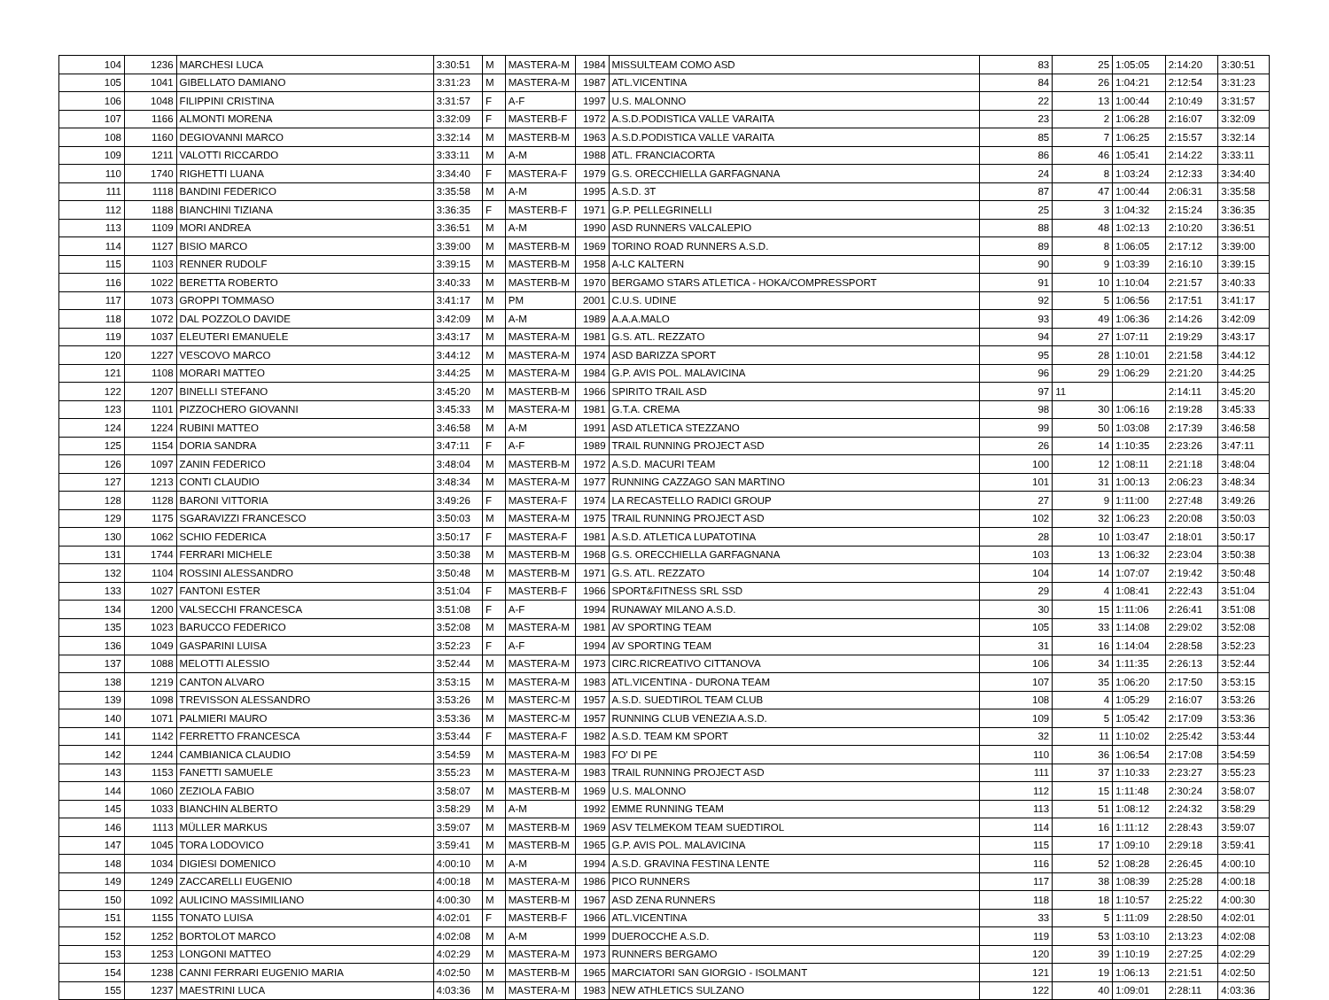| 104 | 1236 | MARCHESI LUCA | 3:30:51 | M | MASTERA-M | 1984 | MISSULTEAM COMO ASD | 83 | 25 | 1:05:05 | 2:14:20 | 3:30:51 |
| 105 | 1041 | GIBELLATO DAMIANO | 3:31:23 | M | MASTERA-M | 1987 | ATL.VICENTINA | 84 | 26 | 1:04:21 | 2:12:54 | 3:31:23 |
| 106 | 1048 | FILIPPINI CRISTINA | 3:31:57 | F | A-F | 1997 | U.S. MALONNO | 22 | 13 | 1:00:44 | 2:10:49 | 3:31:57 |
| 107 | 1166 | ALMONTI MORENA | 3:32:09 | F | MASTERB-F | 1972 | A.S.D.PODISTICA VALLE VARAITA | 23 | 2 | 1:06:28 | 2:16:07 | 3:32:09 |
| 108 | 1160 | DEGIOVANNI MARCO | 3:32:14 | M | MASTERB-M | 1963 | A.S.D.PODISTICA VALLE VARAITA | 85 | 7 | 1:06:25 | 2:15:57 | 3:32:14 |
| 109 | 1211 | VALOTTI RICCARDO | 3:33:11 | M | A-M | 1988 | ATL. FRANCIACORTA | 86 | 46 | 1:05:41 | 2:14:22 | 3:33:11 |
| 110 | 1740 | RIGHETTI LUANA | 3:34:40 | F | MASTERA-F | 1979 | G.S. ORECCHIELLA GARFAGNANA | 24 | 8 | 1:03:24 | 2:12:33 | 3:34:40 |
| 111 | 1118 | BANDINI FEDERICO | 3:35:58 | M | A-M | 1995 | A.S.D. 3T | 87 | 47 | 1:00:44 | 2:06:31 | 3:35:58 |
| 112 | 1188 | BIANCHINI TIZIANA | 3:36:35 | F | MASTERB-F | 1971 | G.P. PELLEGRINELLI | 25 | 3 | 1:04:32 | 2:15:24 | 3:36:35 |
| 113 | 1109 | MORI ANDREA | 3:36:51 | M | A-M | 1990 | ASD RUNNERS VALCALEPIO | 88 | 48 | 1:02:13 | 2:10:20 | 3:36:51 |
| 114 | 1127 | BISIO MARCO | 3:39:00 | M | MASTERB-M | 1969 | TORINO ROAD RUNNERS A.S.D. | 89 | 8 | 1:06:05 | 2:17:12 | 3:39:00 |
| 115 | 1103 | RENNER RUDOLF | 3:39:15 | M | MASTERB-M | 1958 | A-LC KALTERN | 90 | 9 | 1:03:39 | 2:16:10 | 3:39:15 |
| 116 | 1022 | BERETTA ROBERTO | 3:40:33 | M | MASTERB-M | 1970 | BERGAMO STARS ATLETICA - HOKA/COMPRESSPORT | 91 | 10 | 1:10:04 | 2:21:57 | 3:40:33 |
| 117 | 1073 | GROPPI TOMMASO | 3:41:17 | M | PM | 2001 | C.U.S. UDINE | 92 | 5 | 1:06:56 | 2:17:51 | 3:41:17 |
| 118 | 1072 | DAL POZZOLO DAVIDE | 3:42:09 | M | A-M | 1989 | A.A.A.MALO | 93 | 49 | 1:06:36 | 2:14:26 | 3:42:09 |
| 119 | 1037 | ELEUTERI EMANUELE | 3:43:17 | M | MASTERA-M | 1981 | G.S. ATL. REZZATO | 94 | 27 | 1:07:11 | 2:19:29 | 3:43:17 |
| 120 | 1227 | VESCOVO MARCO | 3:44:12 | M | MASTERA-M | 1974 | ASD BARIZZA SPORT | 95 | 28 | 1:10:01 | 2:21:58 | 3:44:12 |
| 121 | 1108 | MORARI MATTEO | 3:44:25 | M | MASTERA-M | 1984 | G.P. AVIS POL. MALAVICINA | 96 | 29 | 1:06:29 | 2:21:20 | 3:44:25 |
| 122 | 1207 | BINELLI STEFANO | 3:45:20 | M | MASTERB-M | 1966 | SPIRITO TRAIL ASD | 97 | 11 | | 2:14:11 | 3:45:20 |
| 123 | 1101 | PIZZOCHERO GIOVANNI | 3:45:33 | M | MASTERA-M | 1981 | G.T.A. CREMA | 98 | 30 | 1:06:16 | 2:19:28 | 3:45:33 |
| 124 | 1224 | RUBINI MATTEO | 3:46:58 | M | A-M | 1991 | ASD ATLETICA STEZZANO | 99 | 50 | 1:03:08 | 2:17:39 | 3:46:58 |
| 125 | 1154 | DORIA SANDRA | 3:47:11 | F | A-F | 1989 | TRAIL RUNNING PROJECT ASD | 26 | 14 | 1:10:35 | 2:23:26 | 3:47:11 |
| 126 | 1097 | ZANIN FEDERICO | 3:48:04 | M | MASTERB-M | 1972 | A.S.D. MACURI TEAM | 100 | 12 | 1:08:11 | 2:21:18 | 3:48:04 |
| 127 | 1213 | CONTI CLAUDIO | 3:48:34 | M | MASTERA-M | 1977 | RUNNING CAZZAGO SAN MARTINO | 101 | 31 | 1:00:13 | 2:06:23 | 3:48:34 |
| 128 | 1128 | BARONI VITTORIA | 3:49:26 | F | MASTERA-F | 1974 | LA RECASTELLO RADICI GROUP | 27 | 9 | 1:11:00 | 2:27:48 | 3:49:26 |
| 129 | 1175 | SGARAVIZZI FRANCESCO | 3:50:03 | M | MASTERA-M | 1975 | TRAIL RUNNING PROJECT ASD | 102 | 32 | 1:06:23 | 2:20:08 | 3:50:03 |
| 130 | 1062 | SCHIO FEDERICA | 3:50:17 | F | MASTERA-F | 1981 | A.S.D. ATLETICA LUPATOTINA | 28 | 10 | 1:03:47 | 2:18:01 | 3:50:17 |
| 131 | 1744 | FERRARI MICHELE | 3:50:38 | M | MASTERB-M | 1968 | G.S. ORECCHIELLA GARFAGNANA | 103 | 13 | 1:06:32 | 2:23:04 | 3:50:38 |
| 132 | 1104 | ROSSINI ALESSANDRO | 3:50:48 | M | MASTERB-M | 1971 | G.S. ATL. REZZATO | 104 | 14 | 1:07:07 | 2:19:42 | 3:50:48 |
| 133 | 1027 | FANTONI ESTER | 3:51:04 | F | MASTERB-F | 1966 | SPORT&FITNESS SRL SSD | 29 | 4 | 1:08:41 | 2:22:43 | 3:51:04 |
| 134 | 1200 | VALSECCHI FRANCESCA | 3:51:08 | F | A-F | 1994 | RUNAWAY MILANO A.S.D. | 30 | 15 | 1:11:06 | 2:26:41 | 3:51:08 |
| 135 | 1023 | BARUCCO FEDERICO | 3:52:08 | M | MASTERA-M | 1981 | AV SPORTING TEAM | 105 | 33 | 1:14:08 | 2:29:02 | 3:52:08 |
| 136 | 1049 | GASPARINI LUISA | 3:52:23 | F | A-F | 1994 | AV SPORTING TEAM | 31 | 16 | 1:14:04 | 2:28:58 | 3:52:23 |
| 137 | 1088 | MELOTTI ALESSIO | 3:52:44 | M | MASTERA-M | 1973 | CIRC.RICREATIVO CITTANOVA | 106 | 34 | 1:11:35 | 2:26:13 | 3:52:44 |
| 138 | 1219 | CANTON ALVARO | 3:53:15 | M | MASTERA-M | 1983 | ATL.VICENTINA - DURONA TEAM | 107 | 35 | 1:06:20 | 2:17:50 | 3:53:15 |
| 139 | 1098 | TREVISSON ALESSANDRO | 3:53:26 | M | MASTERC-M | 1957 | A.S.D. SUEDTIROL TEAM CLUB | 108 | 4 | 1:05:29 | 2:16:07 | 3:53:26 |
| 140 | 1071 | PALMIERI MAURO | 3:53:36 | M | MASTERC-M | 1957 | RUNNING CLUB VENEZIA A.S.D. | 109 | 5 | 1:05:42 | 2:17:09 | 3:53:36 |
| 141 | 1142 | FERRETTO FRANCESCA | 3:53:44 | F | MASTERA-F | 1982 | A.S.D. TEAM KM SPORT | 32 | 11 | 1:10:02 | 2:25:42 | 3:53:44 |
| 142 | 1244 | CAMBIANICA CLAUDIO | 3:54:59 | M | MASTERA-M | 1983 | FO' DI PE | 110 | 36 | 1:06:54 | 2:17:08 | 3:54:59 |
| 143 | 1153 | FANETTI SAMUELE | 3:55:23 | M | MASTERA-M | 1983 | TRAIL RUNNING PROJECT ASD | 111 | 37 | 1:10:33 | 2:23:27 | 3:55:23 |
| 144 | 1060 | ZEZIOLA FABIO | 3:58:07 | M | MASTERB-M | 1969 | U.S. MALONNO | 112 | 15 | 1:11:48 | 2:30:24 | 3:58:07 |
| 145 | 1033 | BIANCHIN ALBERTO | 3:58:29 | M | A-M | 1992 | EMME RUNNING TEAM | 113 | 51 | 1:08:12 | 2:24:32 | 3:58:29 |
| 146 | 1113 | MÜLLER MARKUS | 3:59:07 | M | MASTERB-M | 1969 | ASV TELMEKOM TEAM SUEDTIROL | 114 | 16 | 1:11:12 | 2:28:43 | 3:59:07 |
| 147 | 1045 | TORA LODOVICO | 3:59:41 | M | MASTERB-M | 1965 | G.P. AVIS POL. MALAVICINA | 115 | 17 | 1:09:10 | 2:29:18 | 3:59:41 |
| 148 | 1034 | DIGIESI DOMENICO | 4:00:10 | M | A-M | 1994 | A.S.D. GRAVINA FESTINA LENTE | 116 | 52 | 1:08:28 | 2:26:45 | 4:00:10 |
| 149 | 1249 | ZACCARELLI EUGENIO | 4:00:18 | M | MASTERA-M | 1986 | PICO RUNNERS | 117 | 38 | 1:08:39 | 2:25:28 | 4:00:18 |
| 150 | 1092 | AULICINO MASSIMILIANO | 4:00:30 | M | MASTERB-M | 1967 | ASD ZENA RUNNERS | 118 | 18 | 1:10:57 | 2:25:22 | 4:00:30 |
| 151 | 1155 | TONATO LUISA | 4:02:01 | F | MASTERB-F | 1966 | ATL.VICENTINA | 33 | 5 | 1:11:09 | 2:28:50 | 4:02:01 |
| 152 | 1252 | BORTOLOT MARCO | 4:02:08 | M | A-M | 1999 | DUEROCCHE A.S.D. | 119 | 53 | 1:03:10 | 2:13:23 | 4:02:08 |
| 153 | 1253 | LONGONI MATTEO | 4:02:29 | M | MASTERA-M | 1973 | RUNNERS BERGAMO | 120 | 39 | 1:10:19 | 2:27:25 | 4:02:29 |
| 154 | 1238 | CANNI FERRARI EUGENIO MARIA | 4:02:50 | M | MASTERB-M | 1965 | MARCIATORI SAN GIORGIO - ISOLMANT | 121 | 19 | 1:06:13 | 2:21:51 | 4:02:50 |
| 155 | 1237 | MAESTRINI LUCA | 4:03:36 | M | MASTERA-M | 1983 | NEW ATHLETICS SULZANO | 122 | 40 | 1:09:01 | 2:28:11 | 4:03:36 |